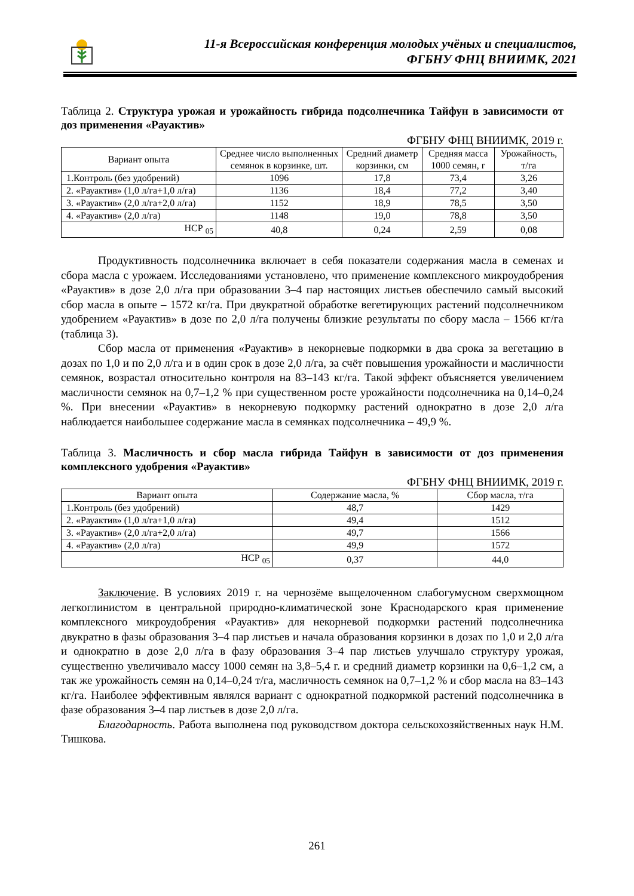11-я Всероссийская конференция молодых учёных и специалистов,
ФГБНУ ФНЦ ВНИИМК, 2021
Таблица 2. Структура урожая и урожайность гибрида подсолнечника Тайфун в зависимости от доз применения «Рауактив»
ФГБНУ ФНЦ ВНИИМК, 2019 г.
| Вариант опыта | Среднее число выполненных семянок в корзинке, шт. | Средний диаметр корзинки, см | Средняя масса 1000 семян, г | Урожайность, т/га |
| --- | --- | --- | --- | --- |
| 1.Контроль (без удобрений) | 1096 | 17,8 | 73,4 | 3,26 |
| 2. «Рауактив» (1,0 л/га+1,0 л/га) | 1136 | 18,4 | 77,2 | 3,40 |
| 3. «Рауактив» (2,0 л/га+2,0 л/га) | 1152 | 18,9 | 78,5 | 3,50 |
| 4. «Рауактив» (2,0 л/га) | 1148 | 19,0 | 78,8 | 3,50 |
| НСР <sub>05</sub> | 40,8 | 0,24 | 2,59 | 0,08 |
Продуктивность подсолнечника включает в себя показатели содержания масла в семенах и сбора масла с урожаем. Исследованиями установлено, что применение комплексного микроудобрения «Рауактив» в дозе 2,0 л/га при образовании 3–4 пар настоящих листьев обеспечило самый высокий сбор масла в опыте – 1572 кг/га. При двукратной обработке вегетирующих растений подсолнечником удобрением «Рауактив» в дозе по 2,0 л/га получены близкие результаты по сбору масла – 1566 кг/га (таблица 3).
Сбор масла от применения «Рауактив» в некорневые подкормки в два срока за вегетацию в дозах по 1,0 и по 2,0 л/га и в один срок в дозе 2,0 л/га, за счёт повышения урожайности и масличности семянок, возрастал относительно контроля на 83–143 кг/га. Такой эффект объясняется увеличением масличности семянок на 0,7–1,2 % при существенном росте урожайности подсолнечника на 0,14–0,24 %. При внесении «Рауактив» в некорневую подкормку растений однократно в дозе 2,0 л/га наблюдается наибольшее содержание масла в семянках подсолнечника – 49,9 %.
Таблица 3. Масличность и сбор масла гибрида Тайфун в зависимости от доз применения комплексного удобрения «Рауактив»
ФГБНУ ФНЦ ВНИИМК, 2019 г.
| Вариант опыта | Содержание масла, % | Сбор масла, т/га |
| --- | --- | --- |
| 1.Контроль (без удобрений) | 48,7 | 1429 |
| 2. «Рауактив» (1,0 л/га+1,0 л/га) | 49,4 | 1512 |
| 3. «Рауактив» (2,0 л/га+2,0 л/га) | 49,7 | 1566 |
| 4. «Рауактив» (2,0 л/га) | 49,9 | 1572 |
| НСР <sub>05</sub> | 0,37 | 44,0 |
Заключение. В условиях 2019 г. на чернозёме выщелоченном слабогумусном сверхмощном легкоглинистом в центральной природно-климатической зоне Краснодарского края применение комплексного микроудобрения «Рауактив» для некорневой подкормки растений подсолнечника двукратно в фазы образования 3–4 пар листьев и начала образования корзинки в дозах по 1,0 и 2,0 л/га и однократно в дозе 2,0 л/га в фазу образования 3–4 пар листьев улучшало структуру урожая, существенно увеличивало массу 1000 семян на 3,8–5,4 г. и средний диаметр корзинки на 0,6–1,2 см, а так же урожайность семян на 0,14–0,24 т/га, масличность семянок на 0,7–1,2 % и сбор масла на 83–143 кг/га. Наиболее эффективным являлся вариант с однократной подкормкой растений подсолнечника в фазе образования 3–4 пар листьев в дозе 2,0 л/га.
Благодарность. Работа выполнена под руководством доктора сельскохозяйственных наук Н.М. Тишкова.
261